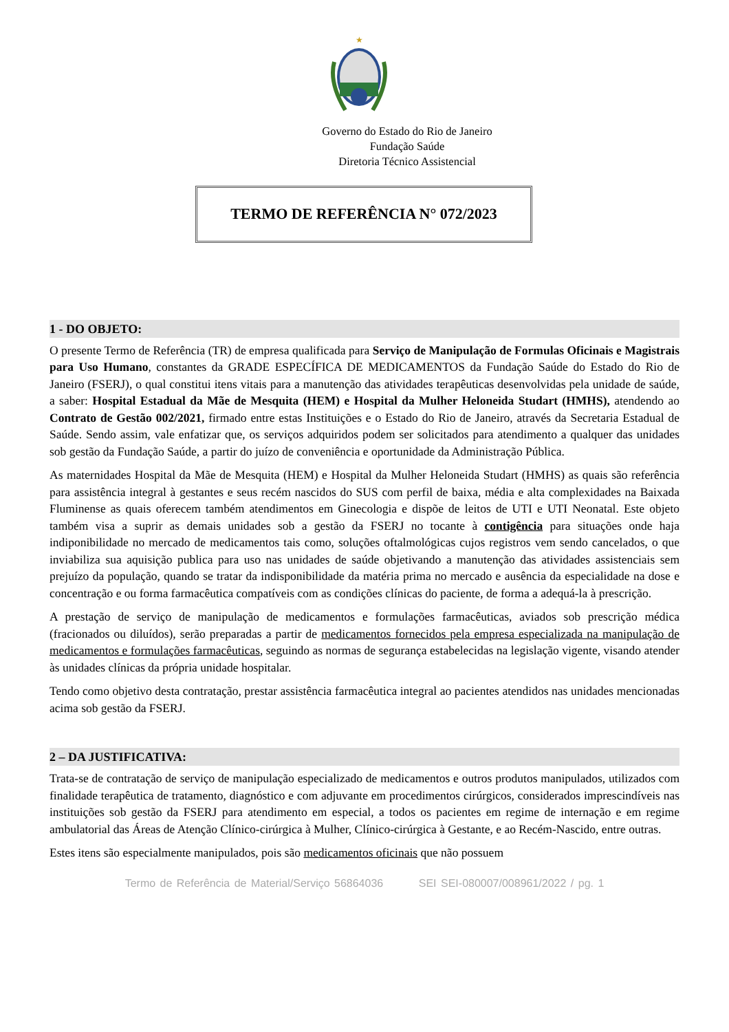★
Governo do Estado do Rio de Janeiro
Fundação Saúde
Diretoria Técnico Assistencial
TERMO DE REFERÊNCIA N° 072/2023
1 - DO OBJETO:
O presente Termo de Referência (TR) de empresa qualificada para Serviço de Manipulação de Formulas Oficinais e Magistrais para Uso Humano, constantes da GRADE ESPECÍFICA DE MEDICAMENTOS da Fundação Saúde do Estado do Rio de Janeiro (FSERJ), o qual constitui itens vitais para a manutenção das atividades terapêuticas desenvolvidas pela unidade de saúde, a saber: Hospital Estadual da Mãe de Mesquita (HEM) e Hospital da Mulher Heloneida Studart (HMHS), atendendo ao Contrato de Gestão 002/2021, firmado entre estas Instituições e o Estado do Rio de Janeiro, através da Secretaria Estadual de Saúde. Sendo assim, vale enfatizar que, os serviços adquiridos podem ser solicitados para atendimento a qualquer das unidades sob gestão da Fundação Saúde, a partir do juízo de conveniência e oportunidade da Administração Pública.
As maternidades Hospital da Mãe de Mesquita (HEM) e Hospital da Mulher Heloneida Studart (HMHS) as quais são referência para assistência integral à gestantes e seus recém nascidos do SUS com perfil de baixa, média e alta complexidades na Baixada Fluminense as quais oferecem também atendimentos em Ginecologia e dispõe de leitos de UTI e UTI Neonatal. Este objeto também visa a suprir as demais unidades sob a gestão da FSERJ no tocante à contigência para situações onde haja indiponibilidade no mercado de medicamentos tais como, soluções oftalmológicas cujos registros vem sendo cancelados, o que inviabiliza sua aquisição publica para uso nas unidades de saúde objetivando a manutenção das atividades assistenciais sem prejuízo da população, quando se tratar da indisponibilidade da matéria prima no mercado e ausência da especialidade na dose e concentração e ou forma farmacêutica compatíveis com as condições clínicas do paciente, de forma a adequá-la à prescrição.
A prestação de serviço de manipulação de medicamentos e formulações farmacêuticas, aviados sob prescrição médica (fracionados ou diluídos), serão preparadas a partir de medicamentos fornecidos pela empresa especializada na manipulação de medicamentos e formulações farmacêuticas, seguindo as normas de segurança estabelecidas na legislação vigente, visando atender às unidades clínicas da própria unidade hospitalar.
Tendo como objetivo desta contratação, prestar assistência farmacêutica integral ao pacientes atendidos nas unidades mencionadas acima sob gestão da FSERJ.
2 – DA JUSTIFICATIVA:
Trata-se de contratação de serviço de manipulação especializado de medicamentos e outros produtos manipulados, utilizados com finalidade terapêutica de tratamento, diagnóstico e com adjuvante em procedimentos cirúrgicos, considerados imprescindíveis nas instituições sob gestão da FSERJ para atendimento em especial, a todos os pacientes em regime de internação e em regime ambulatorial das Áreas de Atenção Clínico-cirúrgica à Mulher, Clínico-cirúrgica à Gestante, e ao Recém-Nascido, entre outras.
Estes itens são especialmente manipulados, pois são medicamentos oficinais que não possuem
Termo de Referência de Material/Serviço 56864036 SEI SEI-080007/008961/2022 / pg. 1